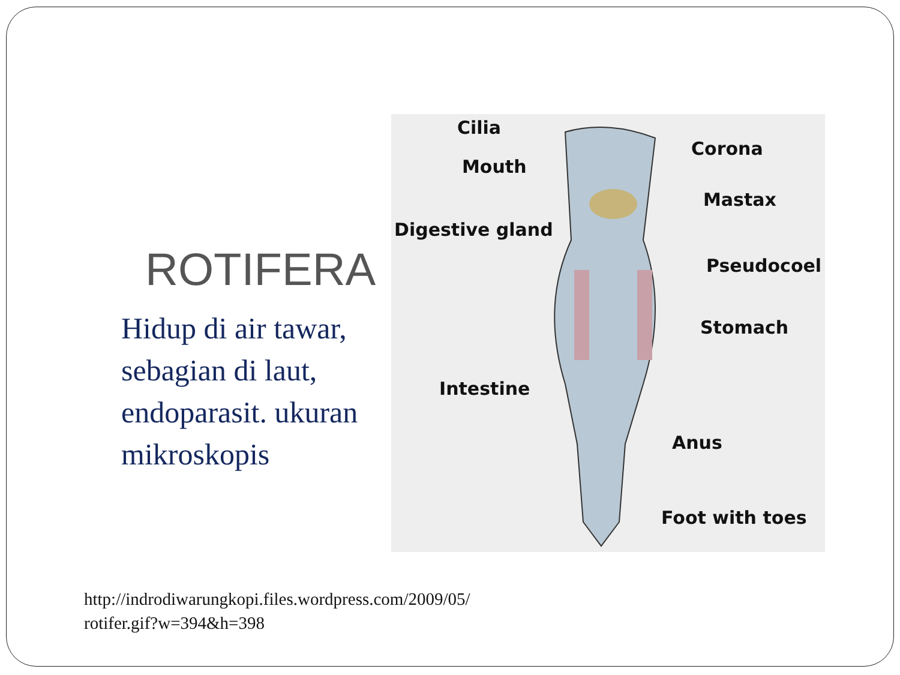ROTIFERA
Hidup di air tawar, sebagian di laut, endoparasit. ukuran mikroskopis
Cilia
Corona
Mouth
Mastax
Digestive gland
Pseudocoel
Stomach
Intestine
Anus
Foot with toes
http://indrodiwarungkopi.files.wordpress.com/2009/05/
rotifer.gif?w=394&h=398